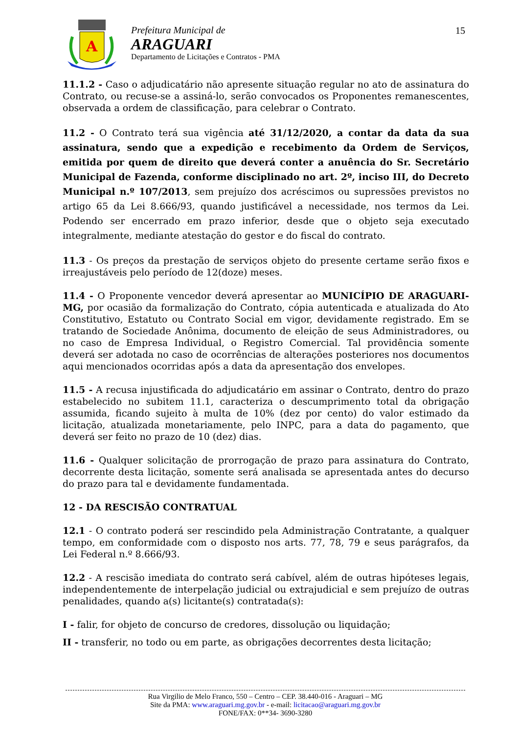A
Prefeitura Municipal de
ARAGUARI
Departamento de Licitações e Contratos - PMA
15
11.1.2 - Caso o adjudicatário não apresente situação regular no ato de assinatura do Contrato, ou recuse-se a assiná-lo, serão convocados os Proponentes remanescentes, observada a ordem de classificação, para celebrar o Contrato.
11.2 - O Contrato terá sua vigência até 31/12/2020, a contar da data da sua assinatura, sendo que a expedição e recebimento da Ordem de Serviços, emitida por quem de direito que deverá conter a anuência do Sr. Secretário Municipal de Fazenda, conforme disciplinado no art. 2º, inciso III, do Decreto Municipal n.º 107/2013, sem prejuízo dos acréscimos ou supressões previstos no artigo 65 da Lei 8.666/93, quando justificável a necessidade, nos termos da Lei. Podendo ser encerrado em prazo inferior, desde que o objeto seja executado integralmente, mediante atestação do gestor e do fiscal do contrato.
11.3 - Os preços da prestação de serviços objeto do presente certame serão fixos e irreajustáveis pelo período de 12(doze) meses.
11.4 - O Proponente vencedor deverá apresentar ao MUNICÍPIO DE ARAGUARI-MG, por ocasião da formalização do Contrato, cópia autenticada e atualizada do Ato Constitutivo, Estatuto ou Contrato Social em vigor, devidamente registrado. Em se tratando de Sociedade Anônima, documento de eleição de seus Administradores, ou no caso de Empresa Individual, o Registro Comercial. Tal providência somente deverá ser adotada no caso de ocorrências de alterações posteriores nos documentos aqui mencionados ocorridas após a data da apresentação dos envelopes.
11.5 - A recusa injustificada do adjudicatário em assinar o Contrato, dentro do prazo estabelecido no subitem 11.1, caracteriza o descumprimento total da obrigação assumida, ficando sujeito à multa de 10% (dez por cento) do valor estimado da licitação, atualizada monetariamente, pelo INPC, para a data do pagamento, que deverá ser feito no prazo de 10 (dez) dias.
11.6 - Qualquer solicitação de prorrogação de prazo para assinatura do Contrato, decorrente desta licitação, somente será analisada se apresentada antes do decurso do prazo para tal e devidamente fundamentada.
12 - DA RESCISÃO CONTRATUAL
12.1 - O contrato poderá ser rescindido pela Administração Contratante, a qualquer tempo, em conformidade com o disposto nos arts. 77, 78, 79 e seus parágrafos, da Lei Federal n.º 8.666/93.
12.2 - A rescisão imediata do contrato será cabível, além de outras hipóteses legais, independentemente de interpelação judicial ou extrajudicial e sem prejuízo de outras penalidades, quando a(s) licitante(s) contratada(s):
I - falir, for objeto de concurso de credores, dissolução ou liquidação;
II - transferir, no todo ou em parte, as obrigações decorrentes desta licitação;
Rua Virgilio de Melo Franco, 550 – Centro – CEP. 38.440-016 - Araguari – MG
Site da PMA: www.araguari.mg.gov.br - e-mail: licitacao@araguari.mg.gov.br
FONE/FAX: 0**34- 3690-3280